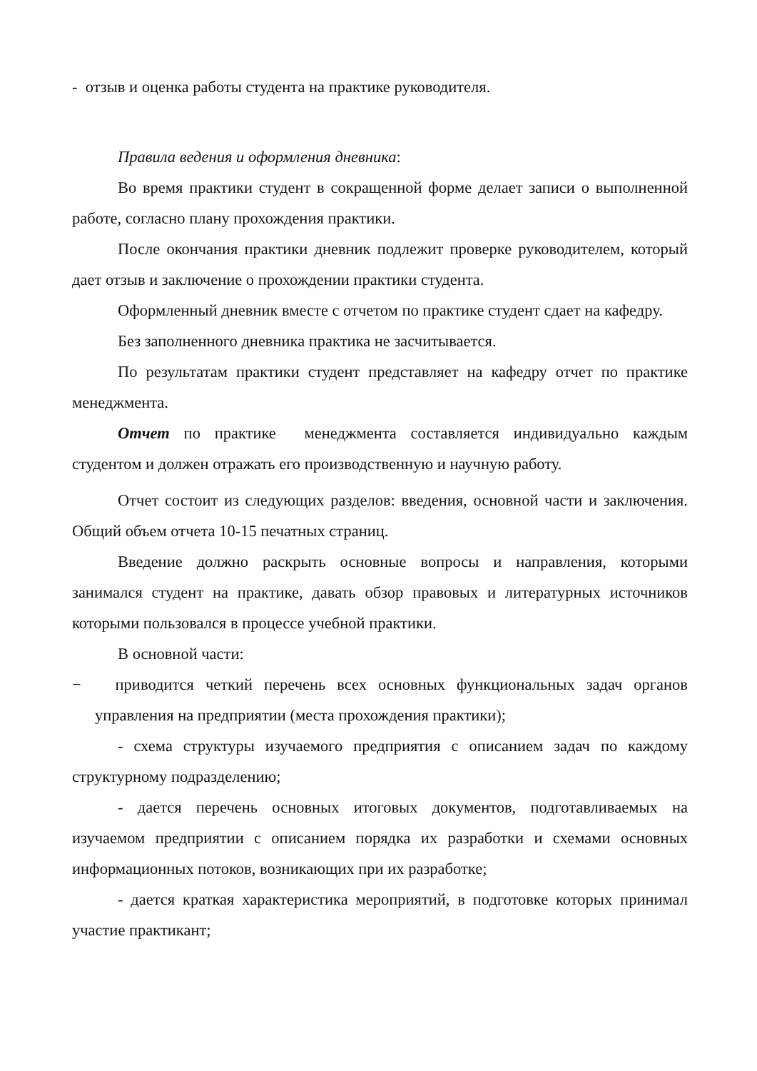- отзыв и оценка работы студента на практике руководителя.
Правила ведения и оформления дневника:
Во время практики студент в сокращенной форме делает записи о выполненной работе, согласно плану прохождения практики.
После окончания практики дневник подлежит проверке руководителем, который дает отзыв и заключение о прохождении практики студента.
Оформленный дневник вместе с отчетом по практике студент сдает на кафедру.
Без заполненного дневника практика не засчитывается.
По результатам практики студент представляет на кафедру отчет по практике менеджмента.
Отчет по практике менеджмента составляется индивидуально каждым студентом и должен отражать его производственную и научную работу.
Отчет состоит из следующих разделов: введения, основной части и заключения. Общий объем отчета 10-15 печатных страниц.
Введение должно раскрыть основные вопросы и направления, которыми занимался студент на практике, давать обзор правовых и литературных источников которыми пользовался в процессе учебной практики.
В основной части:
− приводится четкий перечень всех основных функциональных задач органов управления на предприятии (места прохождения практики);
- схема структуры изучаемого предприятия с описанием задач по каждому структурному подразделению;
- дается перечень основных итоговых документов, подготавливаемых на изучаемом предприятии с описанием порядка их разработки и схемами основных информационных потоков, возникающих при их разработке;
- дается краткая характеристика мероприятий, в подготовке которых принимал участие практикант;